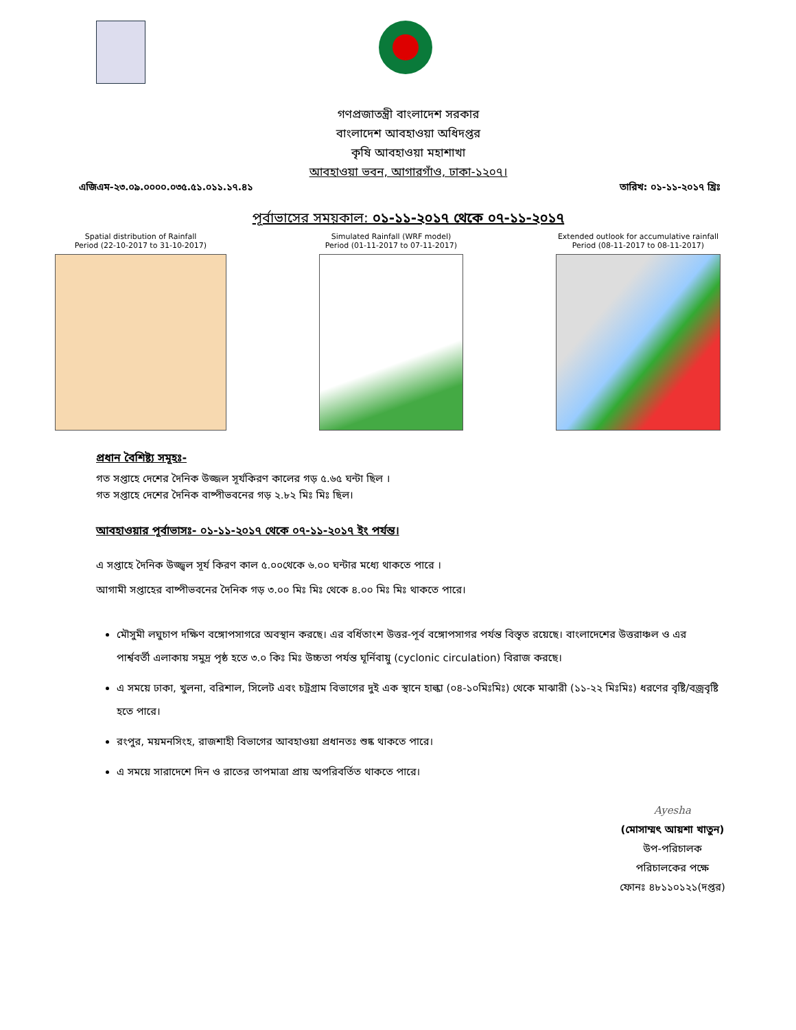গণপ্রজাতন্ত্রী বাংলাদেশ সরকার
বাংলাদেশ আবহাওয়া অধিদপ্তর
কৃষি আবহাওয়া মহাশাখা
আবহাওয়া ভবন, আগারগাঁও, ঢাকা-১২০৭।
এজিএম-২৩.০৯.০০০০.০৩৫.৫১.০১১.১৭.৪১ তারিখ: ০১-১১-২০১৭ খ্রিঃ
পূর্বাভাসের সময়কাল: ০১-১১-২০১৭ থেকে ০৭-১১-২০১৭
Spatial distribution of Rainfall
Period (22-10-2017 to 31-10-2017)
Simulated Rainfall (WRF model)
Period (01-11-2017 to 07-11-2017)
Extended outlook for accumulative rainfall
Period (08-11-2017 to 08-11-2017)
প্রধান বৈশিষ্ট্য সমূহঃ-
গত সপ্তাহে দেশের দৈনিক উজ্জল সূর্যকিরণ কালের গড় ৫.৬৫ ঘন্টা ছিল ।
গত সপ্তাহে দেশের দৈনিক বাষ্পীভবনের গড় ২.৮২ মিঃ মিঃ ছিল।
আবহাওয়ার পূর্বাভাসঃ- ০১-১১-২০১৭ থেকে ০৭-১১-২০১৭ ইং পর্যন্ত।
এ সপ্তাহে দৈনিক উজ্জ্বল সূর্য কিরণ কাল ৫.০০থেকে ৬.০০ ঘন্টার মধ্যে থাকতে পারে ।
আগামী সপ্তাহের বাষ্পীভবনের দৈনিক গড় ৩.০০ মিঃ মিঃ থেকে ৪.০০ মিঃ মিঃ থাকতে পারে।
মৌসুমী লঘুচাপ দক্ষিণ বঙ্গোপসাগরে অবস্থান করছে। এর বর্ধিতাংশ উত্তর-পূর্ব বঙ্গোপসাগর পর্যন্ত বিস্তৃত রয়েছে। বাংলাদেশের উত্তরাঞ্চল ও এর পার্শ্ববর্তী এলাকায় সমুদ্র পৃষ্ঠ হতে ৩.০ কিঃ মিঃ উচ্চতা পর্যন্ত ঘূর্নিবায়ু (cyclonic circulation) বিরাজ করছে।
এ সময়ে ঢাকা, খুলনা, বরিশাল, সিলেট এবং চট্রগ্রাম বিভাগের দুই এক স্থানে হাল্কা (০৪-১০মিঃমিঃ) থেকে মাঝারী (১১-২২ মিঃমিঃ) ধরণের বৃষ্টি/বজ্রবৃষ্টি হতে পারে।
রংপুর, ময়মনসিংহ, রাজশাহী বিভাগের আবহাওয়া প্রধানতঃ শুষ্ক থাকতে পারে।
এ সময়ে সারাদেশে দিন ও রাতের তাপমাত্রা প্রায় অপরিবর্তিত থাকতে পারে।
Ayesha
(মোসাম্মৎ আয়শা খাতুন)
উপ-পরিচালক
পরিচালকের পক্ষে
ফোনঃ ৪৮১১০১২১(দপ্তর)